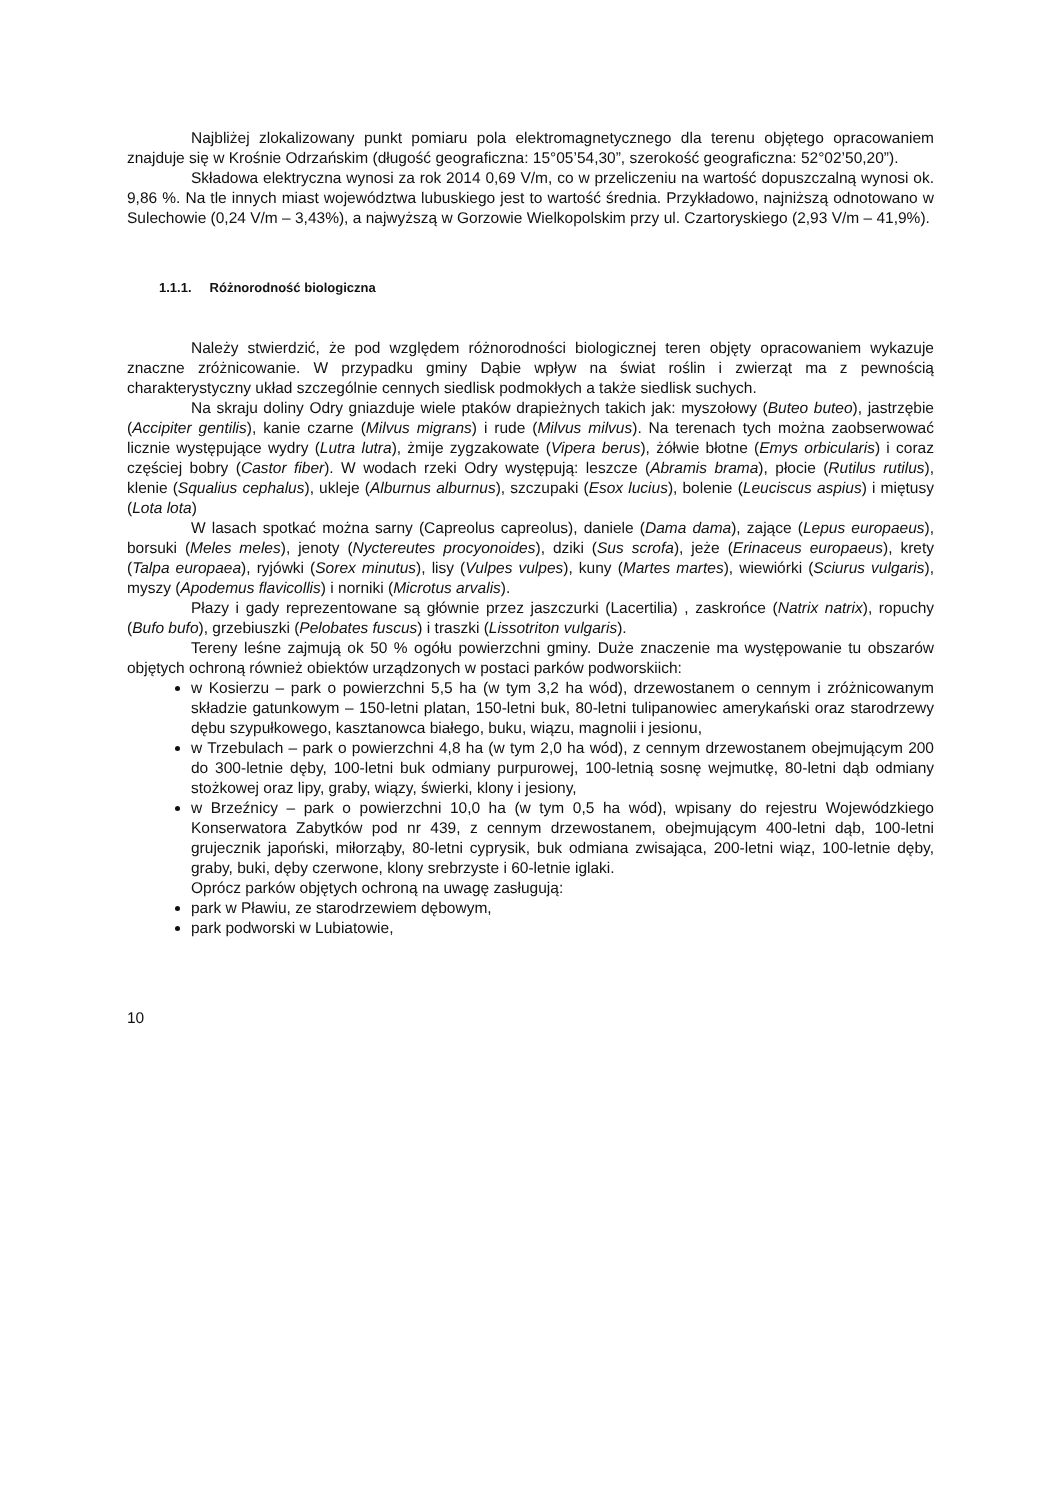Najbliżej zlokalizowany punkt pomiaru pola elektromagnetycznego dla terenu objętego opracowaniem znajduje się w Krośnie Odrzańskim (długość geograficzna: 15°05’54,30”, szerokość geograficzna: 52°02’50,20”).
Składowa elektryczna wynosi za rok 2014 0,69 V/m, co w przeliczeniu na wartość dopuszczalną wynosi ok. 9,86 %. Na tle innych miast województwa lubuskiego jest to wartość średnia. Przykładowo, najniższą odnotowano w Sulechowie (0,24 V/m – 3,43%), a najwyższą w Gorzowie Wielkopolskim przy ul. Czartoryskiego (2,93 V/m – 41,9%).
1.1.1. Różnorodność biologiczna
Należy stwierdzić, że pod względem różnorodności biologicznej teren objęty opracowaniem wykazuje znaczne zróżnicowanie. W przypadku gminy Dąbie wpływ na świat roślin i zwierząt ma z pewnością charakterystyczny układ szczególnie cennych siedlisk podmokłych a także siedlisk suchych.
Na skraju doliny Odry gniazduje wiele ptaków drapieżnych takich jak: myszołowy (Buteo buteo), jastrzębie (Accipiter gentilis), kanie czarne (Milvus migrans) i rude (Milvus milvus). Na terenach tych można zaobserwować licznie występujące wydry (Lutra lutra), żmije zygzakowate (Vipera berus), żółwie błotne (Emys orbicularis) i coraz częściej bobry (Castor fiber). W wodach rzeki Odry występują: leszcze (Abramis brama), płocie (Rutilus rutilus), klenie (Squalius cephalus), ukleje (Alburnus alburnus), szczupaki (Esox lucius), bolenie (Leuciscus aspius) i miętusy (Lota lota)
W lasach spotkać można sarny (Capreolus capreolus), daniele (Dama dama), zające (Lepus europaeus), borsuki (Meles meles), jenoty (Nyctereutes procyonoides), dziki (Sus scrofa), jeże (Erinaceus europaeus), krety (Talpa europaea), ryjówki (Sorex minutus), lisy (Vulpes vulpes), kuny (Martes martes), wiewiórki (Sciurus vulgaris), myszy (Apodemus flavicollis) i norniki (Microtus arvalis).
Płazy i gady reprezentowane są głównie przez jaszczurki (Lacertilia) , zaskrońce (Natrix natrix), ropuchy (Bufo bufo), grzebiuszki (Pelobates fuscus) i traszki (Lissotriton vulgaris).
Tereny leśne zajmują ok 50 % ogółu powierzchni gminy. Duże znaczenie ma występowanie tu obszarów objętych ochroną również obiektów urządzonych w postaci parków podworskiich:
w Kosierzu – park o powierzchni 5,5 ha (w tym 3,2 ha wód), drzewostanem o cennym i zróżnicowanym składzie gatunkowym – 150-letni platan, 150-letni buk, 80-letni tulipanowiec amerykański oraz starodrzewy dębu szypułkowego, kasztanowca białego, buku, wiązu, magnolii i jesionu,
w Trzebulach – park o powierzchni 4,8 ha (w tym 2,0 ha wód), z cennym drzewostanem obejmującym 200 do 300-letnie dęby, 100-letni buk odmiany purpurowej, 100-letnią sosnę wejmutkę, 80-letni dąb odmiany stożkowej oraz lipy, graby, wiązy, świerki, klony i jesiony,
w Brzeźnicy – park o powierzchni 10,0 ha (w tym 0,5 ha wód), wpisany do rejestru Wojewódzkiego Konserwatora Zabytków pod nr 439, z cennym drzewostanem, obejmującym 400-letni dąb, 100-letni grujecznik japoński, miłorząby, 80-letni cyprysik, buk odmiana zwisająca, 200-letni wiąz, 100-letnie dęby, graby, buki, dęby czerwone, klony srebrzyste i 60-letnie iglaki.
Oprócz parków objętych ochroną na uwagę zasługują:
park w Pławiu, ze starodrzewiem dębowym,
park podworski w Lubiatowie,
10